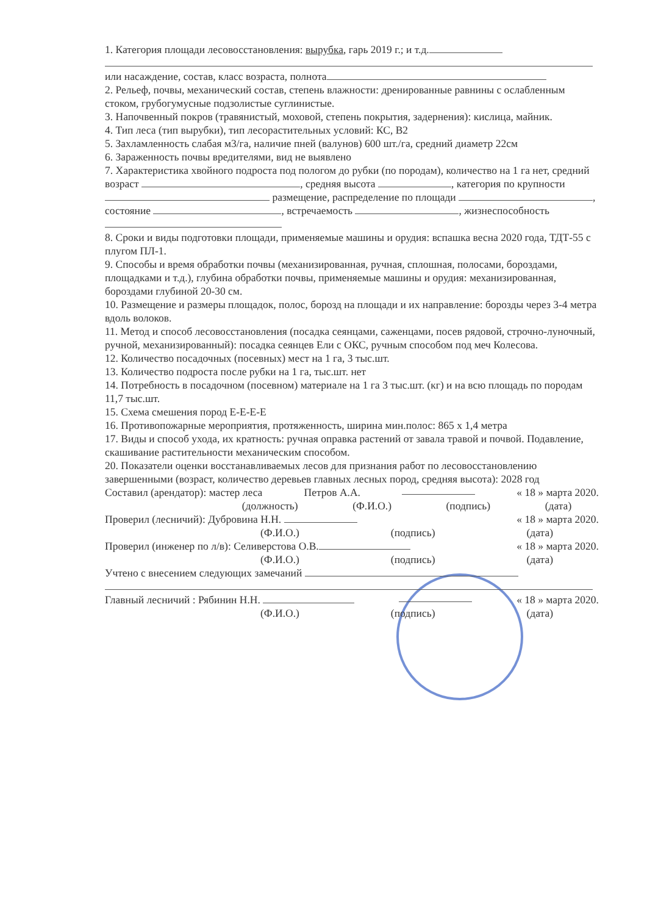1. Категория площади лесовосстановления: вырубка, гарь 2019 г.; и т.д.
или насаждение, состав, класс возраста, полнота
2. Рельеф, почвы, механический состав, степень влажности: дренированные равнины с ослабленным стоком, грубогумусные подзолистые суглинистые.
3. Напочвенный покров (травянистый, моховой, степень покрытия, задернения): кислица, майник.
4. Тип леса (тип вырубки), тип лесорастительных условий: КС, В2
5. Захламленность слабая м3/га, наличие пней (валунов) 600 шт./га, средний диаметр 22см
6. Зараженность почвы вредителями, вид не выявлено
7. Характеристика хвойного подроста под пологом до рубки (по породам), количество на 1 га нет, средний возраст , средняя высота , категория по крупности размещение, распределение по площади , состояние , встречаемость , жизнеспособность
8. Сроки и виды подготовки площади, применяемые машины и орудия: вспашка весна 2020 года, ТДТ-55 с плугом ПЛ-1.
9. Способы и время обработки почвы (механизированная, ручная, сплошная, полосами, бороздами, площадками и т.д.), глубина обработки почвы, применяемые машины и орудия: механизированная, бороздами глубиной 20-30 см.
10. Размещение и размеры площадок, полос, борозд на площади и их направление: борозды через 3-4 метра вдоль волоков.
11. Метод и способ лесовосстановления (посадка сеянцами, саженцами, посев рядовой, строчно-луночный, ручной, механизированный): посадка сеянцев Ели с ОКС, ручным способом под меч Колесова.
12. Количество посадочных (посевных) мест на 1 га, 3 тыс.шт.
13. Количество подроста после рубки на 1 га, тыс.шт. нет
14. Потребность в посадочном (посевном) материале на 1 га 3 тыс.шт. (кг) и на всю площадь по породам 11,7 тыс.шт.
15. Схема смешения пород Е-Е-Е-Е
16. Противопожарные мероприятия, протяженность, ширина мин.полос: 865 х 1,4 метра
17. Виды и способ ухода, их кратность: ручная оправка растений от завала травой и почвой. Подавление, скашивание растительности механическим способом.
20. Показатели оценки восстанавливаемых лесов для признания работ по лесовосстановлению завершенными (возраст, количество деревьев главных лесных пород, средняя высота): 2028 год
Составил (арендатор): мастер леса Петров А.А. « 18 » марта 2020.
(должность) (Ф.И.О.) (подпись) (дата)
Проверил (лесничий): Дубровина Н.Н. « 18 » марта 2020.
(Ф.И.О.) (подпись) (дата)
Проверил (инженер по л/в): Селиверстова О.В. « 18 » марта 2020.
(Ф.И.О.) (подпись) (дата)
Учтено с внесением следующих замечаний
Главный лесничий : Рябинин Н.Н. « 18 » марта 2020.
(Ф.И.О.) (подпись) (дата)